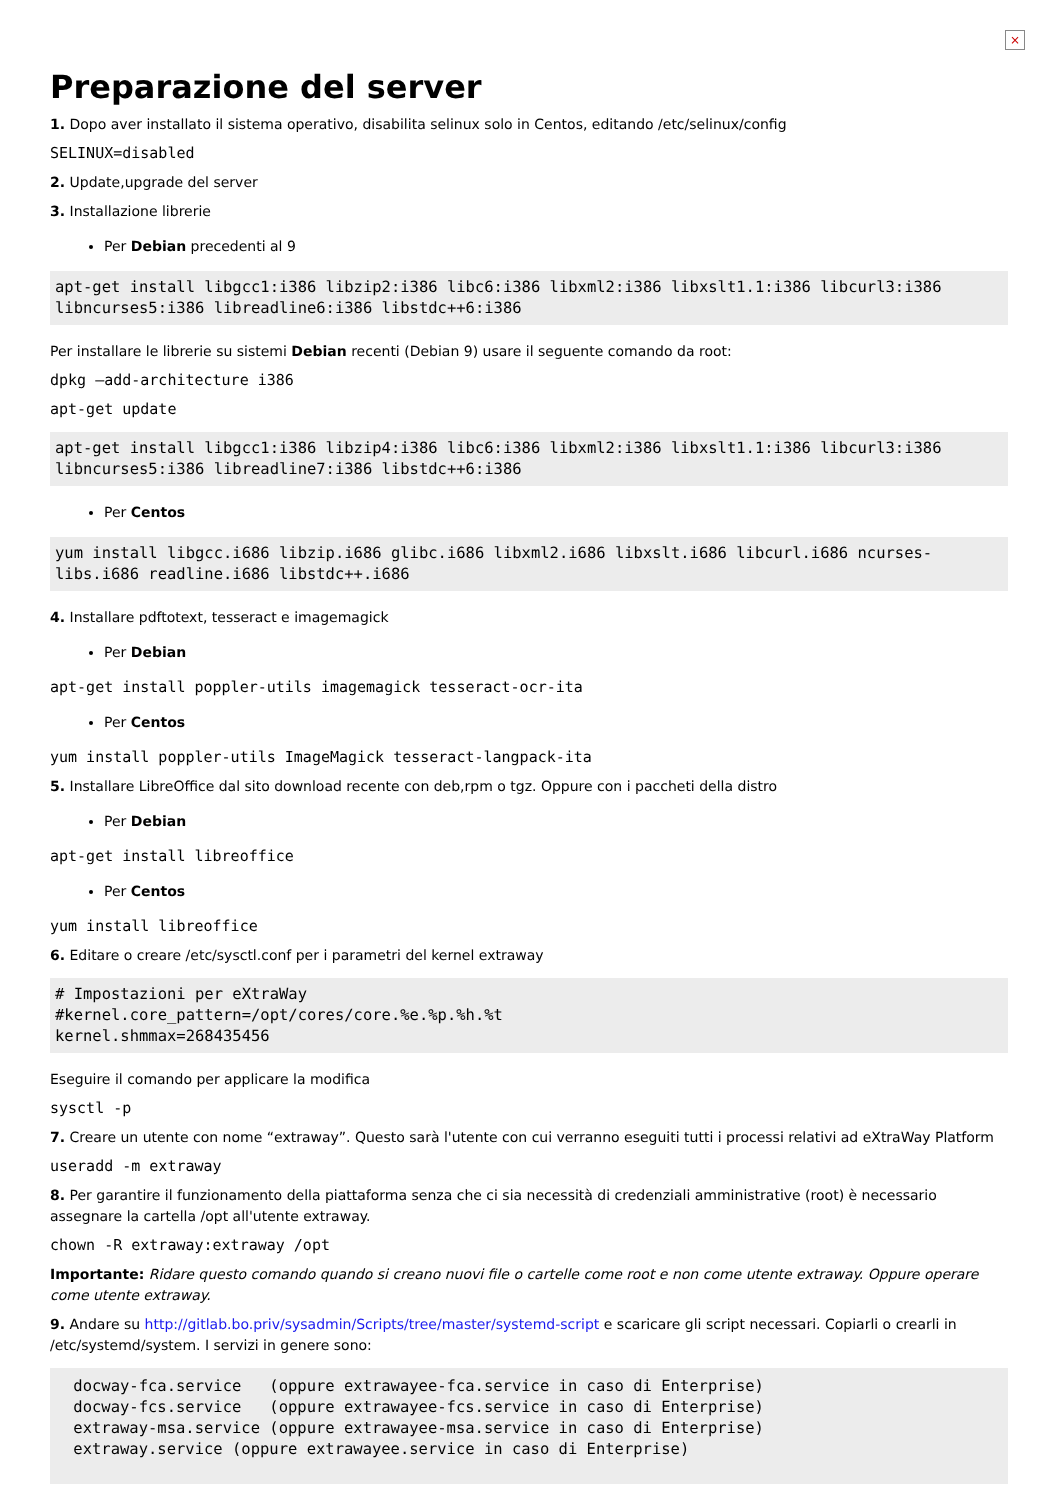×
Preparazione del server
1. Dopo aver installato il sistema operativo, disabilita selinux solo in Centos, editando /etc/selinux/config
SELINUX=disabled
2. Update,upgrade del server
3. Installazione librerie
Per Debian precedenti al 9
apt-get install libgcc1:i386 libzip2:i386 libc6:i386 libxml2:i386 libxslt1.1:i386 libcurl3:i386 libncurses5:i386 libreadline6:i386 libstdc++6:i386
Per installare le librerie su sistemi Debian recenti (Debian 9) usare il seguente comando da root:
dpkg –add-architecture i386
apt-get update
apt-get install libgcc1:i386 libzip4:i386 libc6:i386 libxml2:i386 libxslt1.1:i386 libcurl3:i386 libncurses5:i386 libreadline7:i386 libstdc++6:i386
Per Centos
yum install libgcc.i686 libzip.i686 glibc.i686 libxml2.i686 libxslt.i686 libcurl.i686 ncurses-libs.i686 readline.i686 libstdc++.i686
4. Installare pdftotext, tesseract e imagemagick
Per Debian
apt-get install poppler-utils imagemagick tesseract-ocr-ita
Per Centos
yum install poppler-utils ImageMagick tesseract-langpack-ita
5. Installare LibreOffice dal sito download recente con deb,rpm o tgz. Oppure con i paccheti della distro
Per Debian
apt-get install libreoffice
Per Centos
yum install libreoffice
6. Editare o creare /etc/sysctl.conf per i parametri del kernel extraway
# Impostazioni per eXtraWay
#kernel.core_pattern=/opt/cores/core.%e.%p.%h.%t
kernel.shmmax=268435456
Eseguire il comando per applicare la modifica
sysctl -p
7. Creare un utente con nome “extraway”. Questo sarà l'utente con cui verranno eseguiti tutti i processi relativi ad eXtraWay Platform
useradd -m extraway
8. Per garantire il funzionamento della piattaforma senza che ci sia necessità di credenziali amministrative (root) è necessario assegnare la cartella /opt all'utente extraway.
chown -R extraway:extraway /opt
Importante: Ridare questo comando quando si creano nuovi file o cartelle come root e non come utente extraway. Oppure operare come utente extraway.
9. Andare su http://gitlab.bo.priv/sysadmin/Scripts/tree/master/systemd-script e scaricare gli script necessari. Copiarli o crearli in /etc/systemd/system. I servizi in genere sono:
 docway-fca.service   (oppure extrawayee-fca.service in caso di Enterprise)
 docway-fcs.service   (oppure extrawayee-fcs.service in caso di Enterprise)
 extraway-msa.service (oppure extrawayee-msa.service in caso di Enterprise)
 extraway.service (oppure extrawayee.service in caso di Enterprise)